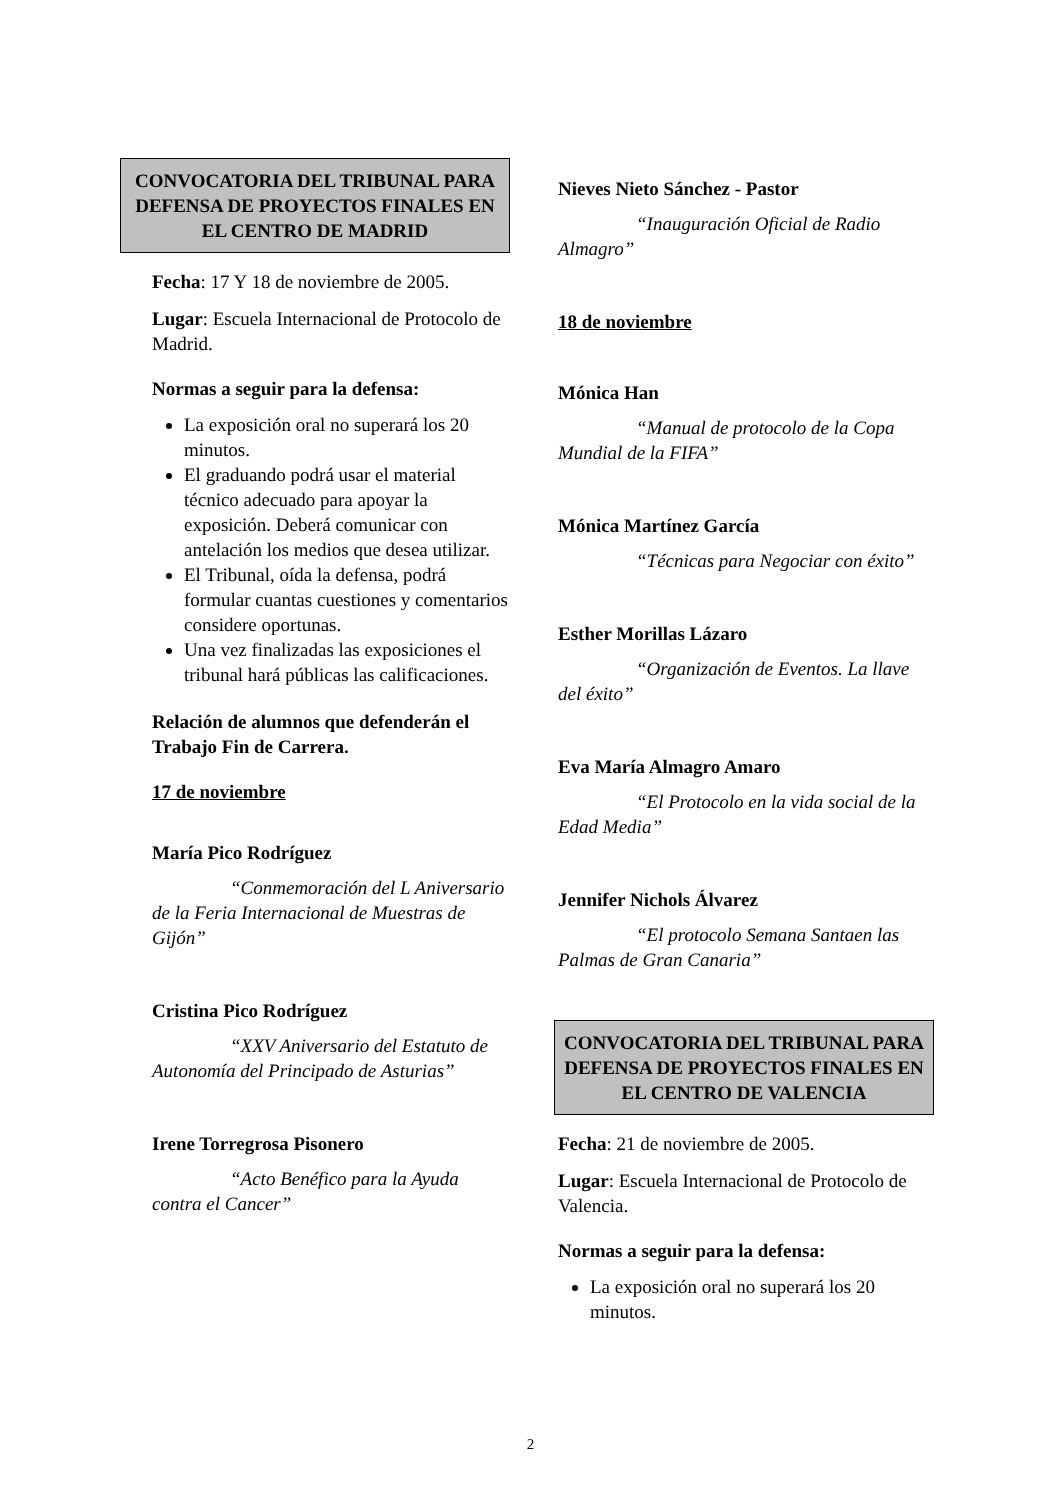CONVOCATORIA DEL TRIBUNAL PARA DEFENSA DE PROYECTOS FINALES EN EL CENTRO DE MADRID
Fecha: 17 Y 18 de noviembre de 2005.
Lugar: Escuela Internacional de Protocolo de Madrid.
Normas a seguir para la defensa:
La exposición oral no superará los 20 minutos.
El graduando podrá usar el material técnico adecuado para apoyar la exposición. Deberá comunicar con antelación los medios que desea utilizar.
El Tribunal, oída la defensa, podrá formular cuantas cuestiones y comentarios considere oportunas.
Una vez finalizadas las exposiciones el tribunal hará públicas las calificaciones.
Relación de alumnos que defenderán el Trabajo Fin de Carrera.
17 de noviembre
María Pico Rodríguez
“Conmemoración del L Aniversario de la Feria Internacional de Muestras de Gijón”
Cristina Pico Rodríguez
“XXV Aniversario del Estatuto de Autonomía del Principado de Asturias”
Irene Torregrosa Pisonero
“Acto Benéfico para la Ayuda contra el Cancer”
Nieves Nieto Sánchez - Pastor
“Inauguración Oficial de Radio Almagro”
18 de noviembre
Mónica Han
“Manual de protocolo de la Copa Mundial de la FIFA”
Mónica Martínez García
“Técnicas para Negociar con éxito”
Esther Morillas Lázaro
“Organización de Eventos. La llave del éxito”
Eva María Almagro Amaro
“El Protocolo en la vida social de la Edad Media”
Jennifer Nichols Álvarez
“El protocolo Semana Santaen las Palmas de Gran Canaria”
CONVOCATORIA DEL TRIBUNAL PARA DEFENSA DE PROYECTOS FINALES EN EL CENTRO DE VALENCIA
Fecha: 21 de noviembre de 2005.
Lugar: Escuela Internacional de Protocolo de Valencia.
Normas a seguir para la defensa:
La exposición oral no superará los 20 minutos.
2